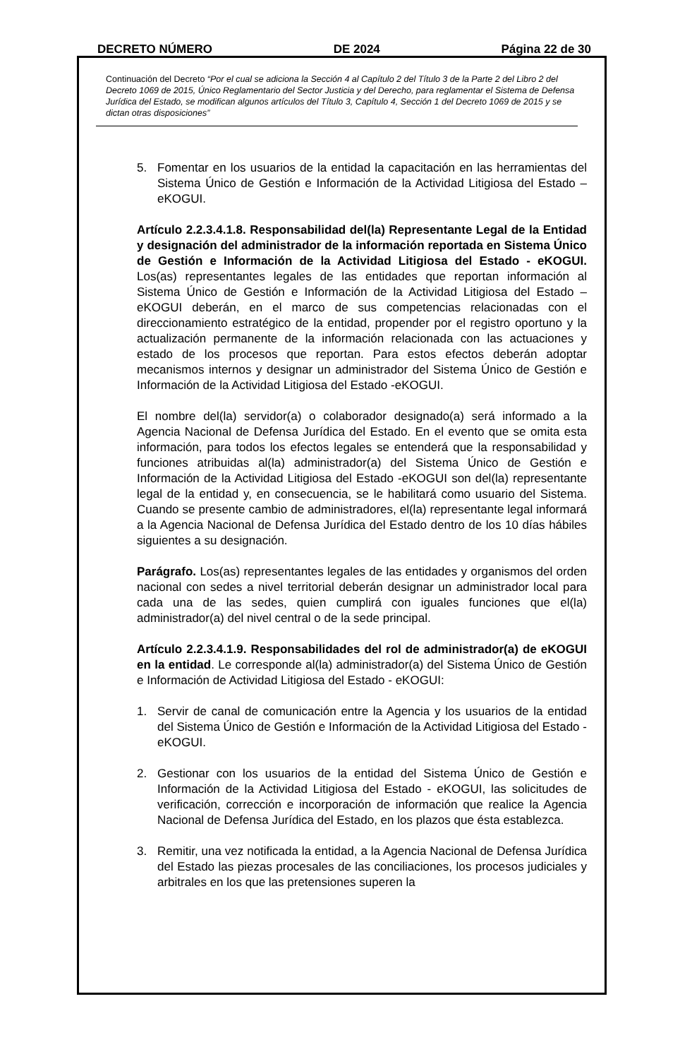DECRETO NÚMERO DE 2024 Página 22 de 30
Continuación del Decreto “Por el cual se adiciona la Sección 4 al Capítulo 2 del Título 3 de la Parte 2 del Libro 2 del Decreto 1069 de 2015, Único Reglamentario del Sector Justicia y del Derecho, para reglamentar el Sistema de Defensa Jurídica del Estado, se modifican algunos artículos del Título 3, Capítulo 4, Sección 1 del Decreto 1069 de 2015 y se dictan otras disposiciones”
5. Fomentar en los usuarios de la entidad la capacitación en las herramientas del Sistema Único de Gestión e Información de la Actividad Litigiosa del Estado – eKOGUI.
Artículo 2.2.3.4.1.8. Responsabilidad del(la) Representante Legal de la Entidad y designación del administrador de la información reportada en Sistema Único de Gestión e Información de la Actividad Litigiosa del Estado - eKOGUI. Los(as) representantes legales de las entidades que reportan información al Sistema Único de Gestión e Información de la Actividad Litigiosa del Estado – eKOGUI deberán, en el marco de sus competencias relacionadas con el direccionamiento estratégico de la entidad, propender por el registro oportuno y la actualización permanente de la información relacionada con las actuaciones y estado de los procesos que reportan. Para estos efectos deberán adoptar mecanismos internos y designar un administrador del Sistema Único de Gestión e Información de la Actividad Litigiosa del Estado -eKOGUI.
El nombre del(la) servidor(a) o colaborador designado(a) será informado a la Agencia Nacional de Defensa Jurídica del Estado. En el evento que se omita esta información, para todos los efectos legales se entenderá que la responsabilidad y funciones atribuidas al(la) administrador(a) del Sistema Único de Gestión e Información de la Actividad Litigiosa del Estado -eKOGUI son del(la) representante legal de la entidad y, en consecuencia, se le habilitará como usuario del Sistema. Cuando se presente cambio de administradores, el(la) representante legal informará a la Agencia Nacional de Defensa Jurídica del Estado dentro de los 10 días hábiles siguientes a su designación.
Parágrafo. Los(as) representantes legales de las entidades y organismos del orden nacional con sedes a nivel territorial deberán designar un administrador local para cada una de las sedes, quien cumplirá con iguales funciones que el(la) administrador(a) del nivel central o de la sede principal.
Artículo 2.2.3.4.1.9. Responsabilidades del rol de administrador(a) de eKOGUI en la entidad. Le corresponde al(la) administrador(a) del Sistema Único de Gestión e Información de Actividad Litigiosa del Estado - eKOGUI:
1. Servir de canal de comunicación entre la Agencia y los usuarios de la entidad del Sistema Único de Gestión e Información de la Actividad Litigiosa del Estado - eKOGUI.
2. Gestionar con los usuarios de la entidad del Sistema Único de Gestión e Información de la Actividad Litigiosa del Estado - eKOGUI, las solicitudes de verificación, corrección e incorporación de información que realice la Agencia Nacional de Defensa Jurídica del Estado, en los plazos que ésta establezca.
3. Remitir, una vez notificada la entidad, a la Agencia Nacional de Defensa Jurídica del Estado las piezas procesales de las conciliaciones, los procesos judiciales y arbitrales en los que las pretensiones superen la